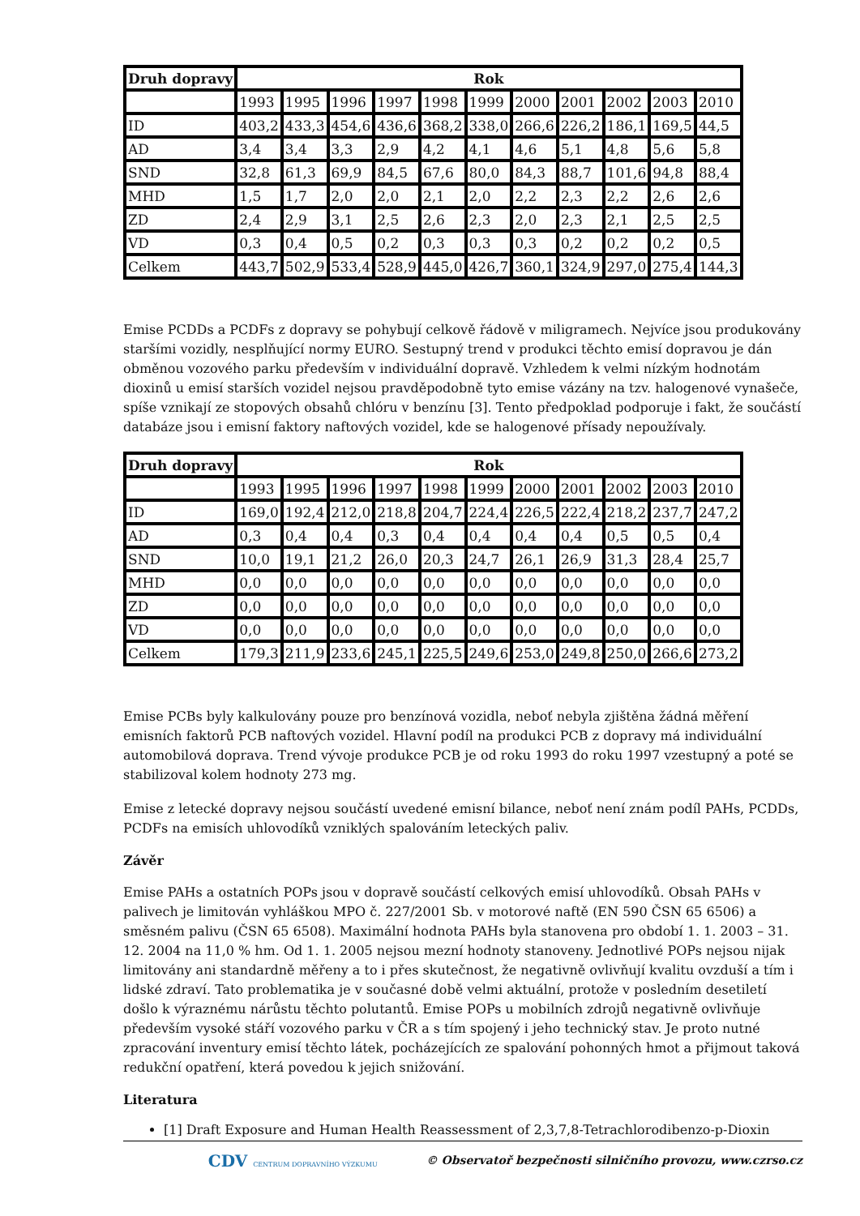| Druh dopravy | Rok | | | | | | | | | | |
| --- | --- | --- | --- | --- | --- | --- | --- | --- | --- | --- | --- |
| | 1993 | 1995 | 1996 | 1997 | 1998 | 1999 | 2000 | 2001 | 2002 | 2003 | 2010 |
| ID | 403,2 | 433,3 | 454,6 | 436,6 | 368,2 | 338,0 | 266,6 | 226,2 | 186,1 | 169,5 | 44,5 |
| AD | 3,4 | 3,4 | 3,3 | 2,9 | 4,2 | 4,1 | 4,6 | 5,1 | 4,8 | 5,6 | 5,8 |
| SND | 32,8 | 61,3 | 69,9 | 84,5 | 67,6 | 80,0 | 84,3 | 88,7 | 101,6 | 94,8 | 88,4 |
| MHD | 1,5 | 1,7 | 2,0 | 2,0 | 2,1 | 2,0 | 2,2 | 2,3 | 2,2 | 2,6 | 2,6 |
| ZD | 2,4 | 2,9 | 3,1 | 2,5 | 2,6 | 2,3 | 2,0 | 2,3 | 2,1 | 2,5 | 2,5 |
| VD | 0,3 | 0,4 | 0,5 | 0,2 | 0,3 | 0,3 | 0,3 | 0,2 | 0,2 | 0,2 | 0,5 |
| Celkem | 443,7 | 502,9 | 533,4 | 528,9 | 445,0 | 426,7 | 360,1 | 324,9 | 297,0 | 275,4 | 144,3 |
Emise PCDDs a PCDFs z dopravy se pohybují celkově řádově v miligramech. Nejvíce jsou produkovány staršími vozidly, nesplňující normy EURO. Sestupný trend v produkci těchto emisí dopravou je dán obměnou vozového parku především v individuální dopravě. Vzhledem k velmi nízkým hodnotám dioxinů u emisí starších vozidel nejsou pravděpodobně tyto emise vázány na tzv. halogenové vynašeče, spíše vznikají ze stopových obsahů chlóru v benzínu [3]. Tento předpoklad podporuje i fakt, že součástí databáze jsou i emisní faktory naftových vozidel, kde se halogenové přísady nepoužívaly.
| Druh dopravy | Rok | | | | | | | | | | |
| --- | --- | --- | --- | --- | --- | --- | --- | --- | --- | --- | --- |
| | 1993 | 1995 | 1996 | 1997 | 1998 | 1999 | 2000 | 2001 | 2002 | 2003 | 2010 |
| ID | 169,0 | 192,4 | 212,0 | 218,8 | 204,7 | 224,4 | 226,5 | 222,4 | 218,2 | 237,7 | 247,2 |
| AD | 0,3 | 0,4 | 0,4 | 0,3 | 0,4 | 0,4 | 0,4 | 0,4 | 0,5 | 0,5 | 0,4 |
| SND | 10,0 | 19,1 | 21,2 | 26,0 | 20,3 | 24,7 | 26,1 | 26,9 | 31,3 | 28,4 | 25,7 |
| MHD | 0,0 | 0,0 | 0,0 | 0,0 | 0,0 | 0,0 | 0,0 | 0,0 | 0,0 | 0,0 | 0,0 |
| ZD | 0,0 | 0,0 | 0,0 | 0,0 | 0,0 | 0,0 | 0,0 | 0,0 | 0,0 | 0,0 | 0,0 |
| VD | 0,0 | 0,0 | 0,0 | 0,0 | 0,0 | 0,0 | 0,0 | 0,0 | 0,0 | 0,0 | 0,0 |
| Celkem | 179,3 | 211,9 | 233,6 | 245,1 | 225,5 | 249,6 | 253,0 | 249,8 | 250,0 | 266,6 | 273,2 |
Emise PCBs byly kalkulovány pouze pro benzínová vozidla, neboť nebyla zjištěna žádná měření emisních faktorů PCB naftových vozidel. Hlavní podíl na produkci PCB z dopravy má individuální automobilová doprava. Trend vývoje produkce PCB je od roku 1993 do roku 1997 vzestupný a poté se stabilizoval kolem hodnoty 273 mg.
Emise z letecké dopravy nejsou součástí uvedené emisní bilance, neboť není znám podíl PAHs, PCDDs, PCDFs na emisích uhlovodíků vzniklých spalováním leteckých paliv.
Závěr
Emise PAHs a ostatních POPs jsou v dopravě součástí celkových emisí uhlovodíků. Obsah PAHs v palivech je limitován vyhláškou MPO č. 227/2001 Sb. v motorové naftě (EN 590 ČSN 65 6506) a směsném palivu (ČSN 65 6508). Maximální hodnota PAHs byla stanovena pro období 1. 1. 2003 – 31. 12. 2004 na 11,0 % hm. Od 1. 1. 2005 nejsou mezní hodnoty stanoveny. Jednotlivé POPs nejsou nijak limitovány ani standardně měřeny a to i přes skutečnost, že negativně ovlivňují kvalitu ovzduší a tím i lidské zdraví. Tato problematika je v současné době velmi aktuální, protože v posledním desetiletí došlo k výraznému nárůstu těchto polutantů. Emise POPs u mobilních zdrojů negativně ovlivňuje především vysoké stáří vozového parku v ČR a s tím spojený i jeho technický stav. Je proto nutné zpracování inventury emisí těchto látek, pocházejících ze spalování pohonných hmot a přijmout taková redukční opatření, která povedou k jejich snižování.
Literatura
[1] Draft Exposure and Human Health Reassessment of 2,3,7,8-Tetrachlorodibenzo-p-Dioxin
CDV CENTRUM DOPRAVNÍHO VÝZKUMU © Observatoř bezpečnosti silničního provozu, www.czrso.cz